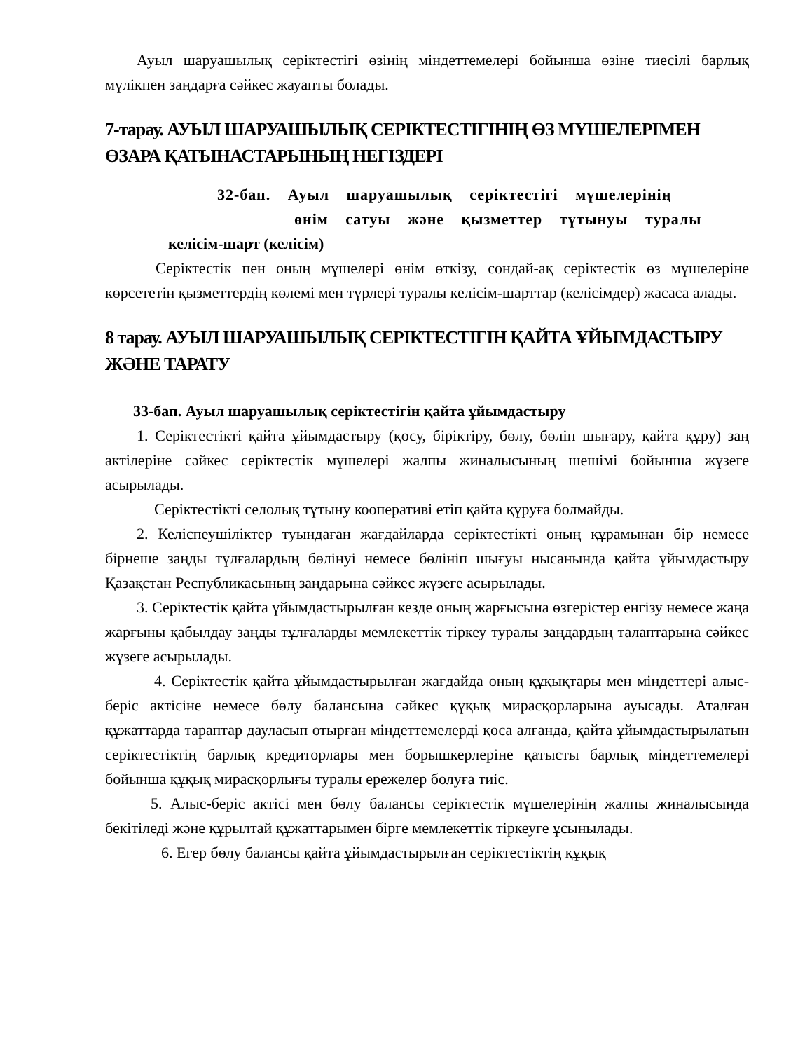Ауыл шаруашылық серіктестігі өзінің міндеттемелері бойынша өзіне тиесілі барлық мүлікпен заңдарға сәйкес жауапты болады.
7-тарау. АУЫЛ ШАРУАШЫЛЫҚ СЕРІКТЕСТІГІНІҢ ӨЗ МҮШЕЛЕРІМЕН ӨЗАРА ҚАТЫНАСТАРЫНЫҢ НЕГІЗДЕРІ
32-бап. Ауыл шаруашылық серіктестігі мүшелерінің
өнім сатуы және қызметтер тұтынуы туралы
келісім-шарт (келісім)
Серіктестік пен оның мүшелері өнім өткізу, сондай-ақ серіктестік өз мүшелеріне көрсететін қызметтердің көлемі мен түрлері туралы келісім-шарттар (келісімдер) жасаса алады.
8 тарау. АУЫЛ ШАРУАШЫЛЫҚ СЕРІКТЕСТІГІН ҚАЙТА ҰЙЫМДАСТЫРУ ЖӘНЕ ТАРАТУ
33-бап. Ауыл шаруашылық серіктестігін қайта ұйымдастыру
1. Серіктестікті қайта ұйымдастыру (қосу, біріктіру, бөлу, бөліп шығару, қайта құру) заң актілеріне сәйкес серіктестік мүшелері жалпы жиналысының шешімі бойынша жүзеге асырылады.
Серіктестікті селолық тұтыну кооперативі етіп қайта құруға болмайды.
2. Келіспеушіліктер туындаған жағдайларда серіктестікті оның құрамынан бір немесе бірнеше заңды тұлғалардың бөлінуі немесе бөлініп шығуы нысанында қайта ұйымдастыру Қазақстан Республикасының заңдарына сәйкес жүзеге асырылады.
3. Серіктестік қайта ұйымдастырылған кезде оның жарғысына өзгерістер енгізу немесе жаңа жарғыны қабылдау заңды тұлғаларды мемлекеттік тіркеу туралы заңдардың талаптарына сәйкес жүзеге асырылады.
4. Серіктестік қайта ұйымдастырылған жағдайда оның құқықтары мен міндеттері алыс-беріс актісіне немесе бөлу балансына сәйкес құқық мирасқорларына ауысады. Аталған құжаттарда тараптар дауласып отырған міндеттемелерді қоса алғанда, қайта ұйымдастырылатын серіктестіктің барлық кредиторлары мен борышкерлеріне қатысты барлық міндеттемелері бойынша құқық мирасқорлығы туралы ережелер болуға тиіс.
5. Алыс-беріс актісі мен бөлу балансы серіктестік мүшелерінің жалпы жиналысында бекітіледі және құрылтай құжаттарымен бірге мемлекеттік тіркеуге ұсынылады.
6. Егер бөлу балансы қайта ұйымдастырылған серіктестіктің құқық